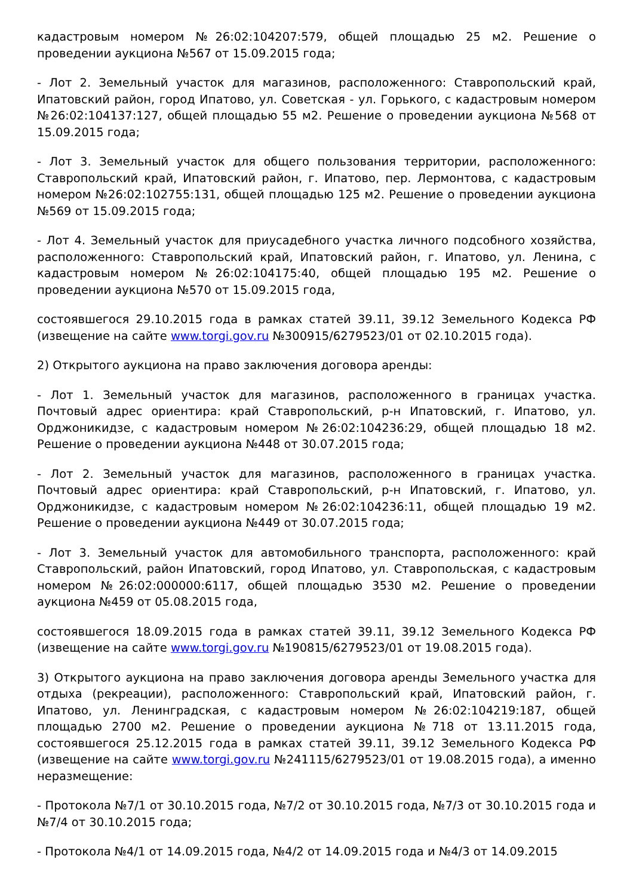кадастровым номером №26:02:104207:579, общей площадью 25 м2. Решение о проведении аукциона №567 от 15.09.2015 года;
- Лот 2. Земельный участок для магазинов, расположенного: Ставропольский край, Ипатовский район, город Ипатово, ул. Советская - ул. Горького, с кадастровым номером №26:02:104137:127, общей площадью 55 м2. Решение о проведении аукциона №568 от 15.09.2015 года;
- Лот 3. Земельный участок для общего пользования территории, расположенного: Ставропольский край, Ипатовский район, г. Ипатово, пер. Лермонтова, с кадастровым номером №26:02:102755:131, общей площадью 125 м2. Решение о проведении аукциона №569 от 15.09.2015 года;
- Лот 4. Земельный участок для приусадебного участка личного подсобного хозяйства, расположенного: Ставропольский край, Ипатовский район, г. Ипатово, ул. Ленина, с кадастровым номером №26:02:104175:40, общей площадью 195 м2. Решение о проведении аукциона №570 от 15.09.2015 года,
состоявшегося 29.10.2015 года в рамках статей 39.11, 39.12 Земельного Кодекса РФ (извещение на сайте www.torgi.gov.ru №300915/6279523/01 от 02.10.2015 года).
2) Открытого аукциона на право заключения договора аренды:
- Лот 1. Земельный участок для магазинов, расположенного в границах участка. Почтовый адрес ориентира: край Ставропольский, р-н Ипатовский, г. Ипатово, ул. Орджоникидзе, с кадастровым номером №26:02:104236:29, общей площадью 18 м2. Решение о проведении аукциона №448 от 30.07.2015 года;
- Лот 2. Земельный участок для магазинов, расположенного в границах участка. Почтовый адрес ориентира: край Ставропольский, р-н Ипатовский, г. Ипатово, ул. Орджоникидзе, с кадастровым номером №26:02:104236:11, общей площадью 19 м2. Решение о проведении аукциона №449 от 30.07.2015 года;
- Лот 3. Земельный участок для автомобильного транспорта, расположенного: край Ставропольский, район Ипатовский, город Ипатово, ул. Ставропольская, с кадастровым номером №26:02:000000:6117, общей площадью 3530 м2. Решение о проведении аукциона №459 от 05.08.2015 года,
состоявшегося 18.09.2015 года в рамках статей 39.11, 39.12 Земельного Кодекса РФ (извещение на сайте www.torgi.gov.ru №190815/6279523/01 от 19.08.2015 года).
3) Открытого аукциона на право заключения договора аренды Земельного участка для отдыха (рекреации), расположенного: Ставропольский край, Ипатовский район, г. Ипатово, ул. Ленинградская, с кадастровым номером №26:02:104219:187, общей площадью 2700 м2. Решение о проведении аукциона №718 от 13.11.2015 года, состоявшегося 25.12.2015 года в рамках статей 39.11, 39.12 Земельного Кодекса РФ (извещение на сайте www.torgi.gov.ru №241115/6279523/01 от 19.08.2015 года), а именно неразмещение:
- Протокола №7/1 от 30.10.2015 года, №7/2 от 30.10.2015 года, №7/3 от 30.10.2015 года и №7/4 от 30.10.2015 года;
- Протокола №4/1 от 14.09.2015 года, №4/2 от 14.09.2015 года и №4/3 от 14.09.2015